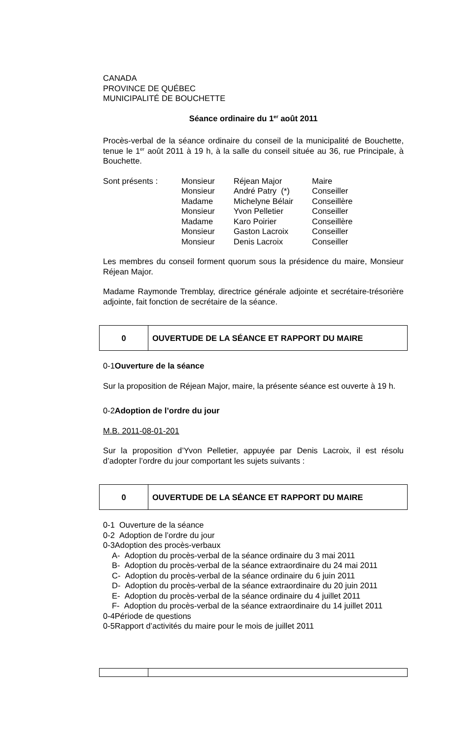CANADA
PROVINCE DE QUÉBEC
MUNICIPALITÉ DE BOUCHETTE
Séance ordinaire du 1<sup>er</sup> août 2011
Procès-verbal de la séance ordinaire du conseil de la municipalité de Bouchette, tenue le 1<sup>er</sup> août 2011 à 19 h, à la salle du conseil située au 36, rue Principale, à Bouchette.
| Sont présents : | Monsieur | Réjean Major | Maire |
| | Monsieur | André Patry (*) | Conseiller |
| | Madame | Michelyne Bélair | Conseillère |
| | Monsieur | Yvon Pelletier | Conseiller |
| | Madame | Karo Poirier | Conseillère |
| | Monsieur | Gaston Lacroix | Conseiller |
| | Monsieur | Denis Lacroix | Conseiller |
Les membres du conseil forment quorum sous la présidence du maire, Monsieur Réjean Major.
Madame Raymonde Tremblay, directrice générale adjointe et secrétaire-trésorière adjointe, fait fonction de secrétaire de la séance.
| 0 | OUVERTUDE DE LA SÉANCE ET RAPPORT DU MAIRE |
0-1Ouverture de la séance
Sur la proposition de Réjean Major, maire, la présente séance est ouverte à 19 h.
0-2Adoption de l’ordre du jour
M.B. 2011-08-01-201
Sur la proposition d’Yvon Pelletier, appuyée par Denis Lacroix, il est résolu d’adopter l’ordre du jour comportant les sujets suivants :
| 0 | OUVERTUDE DE LA SÉANCE ET RAPPORT DU MAIRE |
0-1 Ouverture de la séance
0-2 Adoption de l’ordre du jour
0-3Adoption des procès-verbaux
A- Adoption du procès-verbal de la séance ordinaire du 3 mai 2011
B- Adoption du procès-verbal de la séance extraordinaire du 24 mai 2011
C- Adoption du procès-verbal de la séance ordinaire du 6 juin 2011
D- Adoption du procès-verbal de la séance extraordinaire du 20 juin 2011
E- Adoption du procès-verbal de la séance ordinaire du 4 juillet 2011
F- Adoption du procès-verbal de la séance extraordinaire du 14 juillet 2011
0-4Période de questions
0-5Rapport d’activités du maire pour le mois de juillet 2011